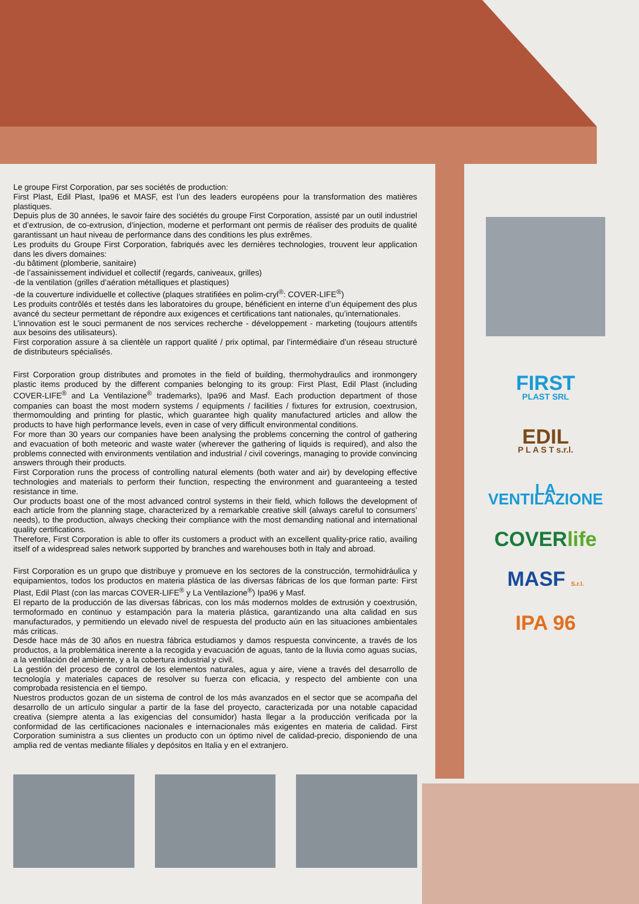Le groupe First Corporation, par ses sociétés de production:
First Plast, Edil Plast, Ipa96 et MASF, est l’un des leaders européens pour la transformation des matières plastiques.
Depuis plus de 30 années, le savoir faire des sociétés du groupe First Corporation, assisté par un outil industriel et d’extrusion, de co-extrusion, d’injection, moderne et performant ont permis de réaliser des produits de qualité garantissant un haut niveau de performance dans des conditions les plus extrêmes.
Les produits du Groupe First Corporation, fabriqués avec les dernières technologies, trouvent leur application dans les divers domaines:
-du bâtiment (plomberie, sanitaire)
-de l’assainissement individuel et collectif (regards, caniveaux, grilles)
-de la ventilation (grilles d’aération métalliques et plastiques)
-de la couverture individuelle et collective (plaques stratifiées en polim-cryl<sup>®</sup>: COVER-LIFE<sup>®</sup>)
Les produits contrôlés et testés dans les laboratoires du groupe, bénéficient en interne d’un équipement des plus avancé du secteur permettant de répondre aux exigences et certifications tant nationales, qu’internationales.
L’innovation est le souci permanent de nos services recherche - développement - marketing (toujours attentifs aux besoins des utilisateurs).
First corporation assure à sa clientèle un rapport qualité / prix optimal, par l’intermédiaire d’un réseau structuré de distributeurs spécialisés.
First Corporation group distributes and promotes in the field of building, thermohydraulics and ironmongery plastic items produced by the different companies belonging to its group: First Plast, Edil Plast (including COVER-LIFE<sup>®</sup> and La Ventilazione<sup>®</sup> trademarks), Ipa96 and Masf. Each production department of those companies can boast the most modern systems / equipments / facilities / fixtures for extrusion, coextrusion, thermomoulding and printing for plastic, which guarantee high quality manufactured articles and allow the products to have high performance levels, even in case of very difficult environmental conditions.
For more than 30 years our companies have been analysing the problems concerning the control of gathering and evacuation of both meteoric and waste water (wherever the gathering of liquids is required), and also the problems connected with environments ventilation and industrial / civil coverings, managing to provide convincing answers through their products.
First Corporation runs the process of controlling natural elements (both water and air) by developing effective technologies and materials to perform their function, respecting the environment and guaranteeing a tested resistance in time.
Our products boast one of the most advanced control systems in their field, which follows the development of each article from the planning stage, characterized by a remarkable creative skill (always careful to consumers’ needs), to the production, always checking their compliance with the most demanding national and international quality certifications.
Therefore, First Corporation is able to offer its customers a product with an excellent quality-price ratio, availing itself of a widespread sales network supported by branches and warehouses both in Italy and abroad.
First Corporation es un grupo que distribuye y promueve en los sectores de la construcción, termohidráulica y equipamientos, todos los productos en materia plástica de las diversas fábricas de los que forman parte: First Plast, Edil Plast (con las marcas COVER-LIFE<sup>®</sup> y La Ventilazione<sup>®</sup>) Ipa96 y Masf.
El reparto de la producción de las diversas fábricas, con los más modernos moldes de extrusión y coextrusión, termoformado en continuo y estampación para la materia plástica, garantizando una alta calidad en sus manufacturados, y permitiendo un elevado nivel de respuesta del producto aún en las situaciones ambientales más criticas.
Desde hace más de 30 años en nuestra fábrica estudiamos y damos respuesta convincente, a través de los productos, a la problemática inerente a la recogida y evacuación de aguas, tanto de la lluvia como aguas sucias, a la ventilación del ambiente, y a la cobertura industrial y civil.
La gestión del proceso de control de los elementos naturales, agua y aire, viene a través del desarrollo de tecnología y materiales capaces de resolver su fuerza con eficacia, y respecto del ambiente con una comprobada resistencia en el tiempo.
Nuestros productos gozan de un sistema de control de los más avanzados en el sector que se acompaña del desarrollo de un artículo singular a partir de la fase del proyecto, caracterizada por una notable capacidad creativa (siempre atenta a las exigencias del consumidor) hasta llegar a la producción verificada por la conformidad de las certificaciones nacionales e internacionales más exigentes en materia de calidad. First Corporation suministra a sus clientes un producto con un óptimo nivel de calidad-precio, disponiendo de una amplia red de ventas mediante filiales y depósitos en Italia y en el extranjero.
FIRST
PLAST SRL
EDIL
P L A S T s.r.l.
LA VENTILAZIONE
COVERlife
MASF S.r.l.
IPA 96